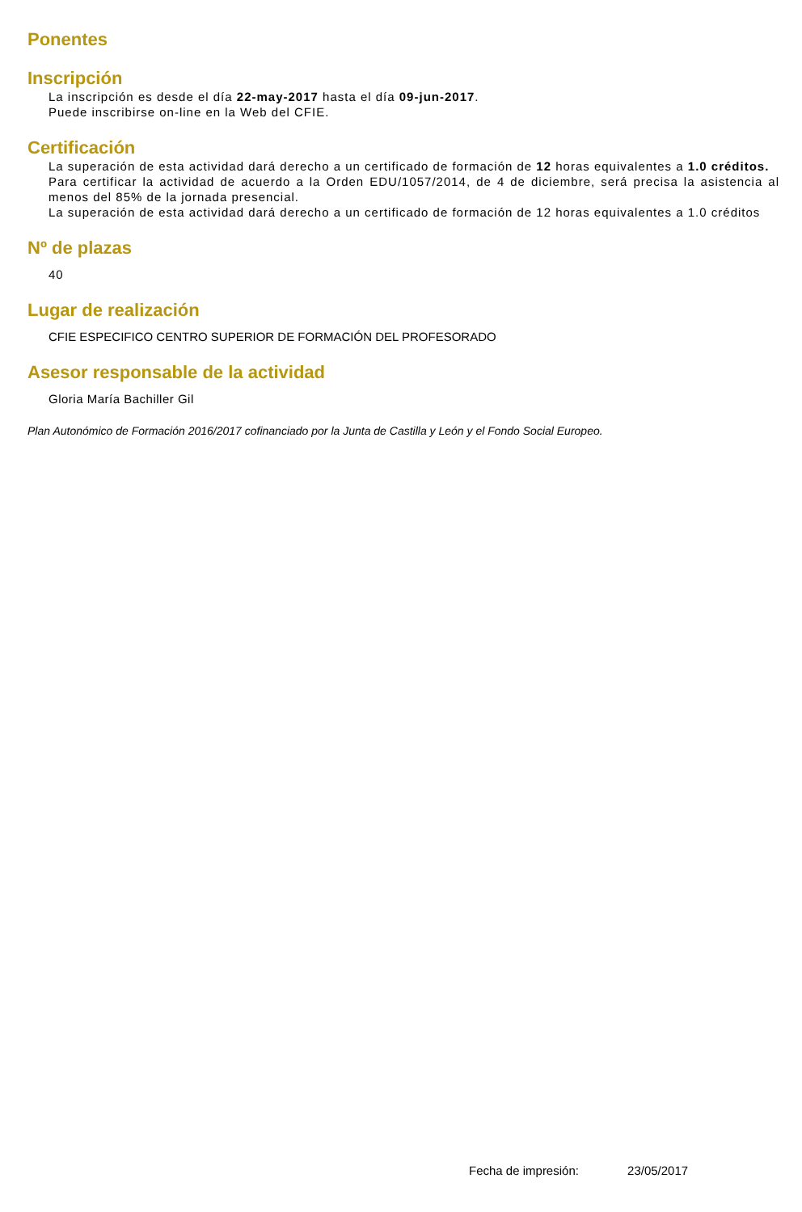Ponentes
Inscripción
La inscripción es desde el día 22-may-2017 hasta el día 09-jun-2017.
Puede inscribirse on-line en la Web del CFIE.
Certificación
La superación de esta actividad dará derecho a un certificado de formación de 12 horas equivalentes a 1.0 créditos.
Para certificar la actividad de acuerdo a la Orden EDU/1057/2014, de 4 de diciembre, será precisa la asistencia al menos del 85% de la jornada presencial.
La superación de esta actividad dará derecho a un certificado de formación de 12 horas equivalentes a 1.0 créditos
Nº de plazas
40
Lugar de realización
CFIE ESPECIFICO CENTRO SUPERIOR DE FORMACIÓN DEL PROFESORADO
Asesor responsable de la actividad
Gloria María Bachiller Gil
Plan Autonómico de Formación 2016/2017 cofinanciado por la Junta de Castilla y León y el Fondo Social Europeo.
Fecha de impresión: 23/05/2017